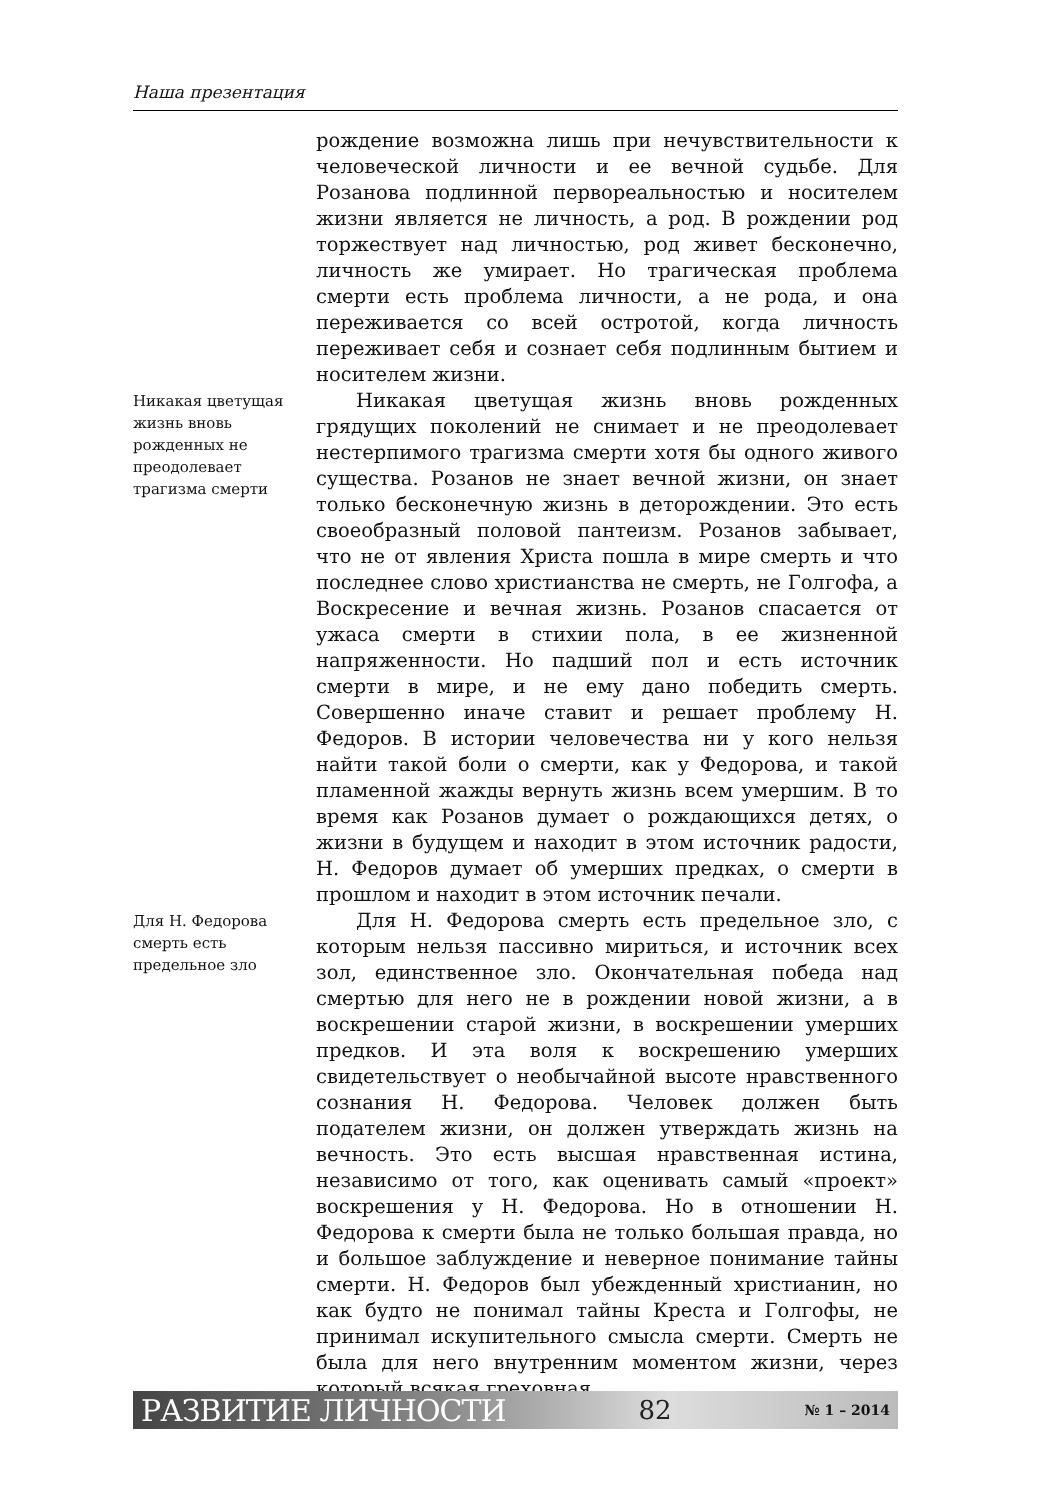Наша презентация
рождение возможна лишь при нечувствительности к человеческой личности и ее вечной судьбе. Для Розанова подлинной первореальностью и носителем жизни является не личность, а род. В рождении род торжествует над личностью, род живет бесконечно, личность же умирает. Но трагическая проблема смерти есть проблема личности, а не рода, и она переживается со всей остротой, когда личность переживает себя и сознает себя подлинным бытием и носителем жизни.
Никакая цветущая жизнь вновь рожденных не преодолевает трагизма смерти
Никакая цветущая жизнь вновь рожденных грядущих поколений не снимает и не преодолевает нестерпимого трагизма смерти хотя бы одного живого существа. Розанов не знает вечной жизни, он знает только бесконечную жизнь в деторождении. Это есть своеобразный половой пантеизм. Розанов забывает, что не от явления Христа пошла в мире смерть и что последнее слово христианства не смерть, не Голгофа, а Воскресение и вечная жизнь. Розанов спасается от ужаса смерти в стихии пола, в ее жизненной напряженности. Но падший пол и есть источник смерти в мире, и не ему дано победить смерть. Совершенно иначе ставит и решает проблему Н. Федоров. В истории человечества ни у кого нельзя найти такой боли о смерти, как у Федорова, и такой пламенной жажды вернуть жизнь всем умершим. В то время как Розанов думает о рождающихся детях, о жизни в будущем и находит в этом источник радости, Н. Федоров думает об умерших предках, о смерти в прошлом и находит в этом источник печали.
Для Н. Федорова смерть есть предельное зло
Для Н. Федорова смерть есть предельное зло, с которым нельзя пассивно мириться, и источник всех зол, единственное зло. Окончательная победа над смертью для него не в рождении новой жизни, а в воскрешении старой жизни, в воскрешении умерших предков. И эта воля к воскрешению умерших свидетельствует о необычайной высоте нравственного сознания Н. Федорова. Человек должен быть подателем жизни, он должен утверждать жизнь на вечность. Это есть высшая нравственная истина, независимо от того, как оценивать самый «проект» воскрешения у Н. Федорова. Но в отношении Н. Федорова к смерти была не только большая правда, но и большое заблуждение и неверное понимание тайны смерти. Н. Федоров был убежденный христианин, но как будто не понимал тайны Креста и Голгофы, не принимал искупительного смысла смерти. Смерть не была для него внутренним моментом жизни, через который всякая греховная
РАЗВИТИЕ ЛИЧНОСТИ 82 № 1 – 2014